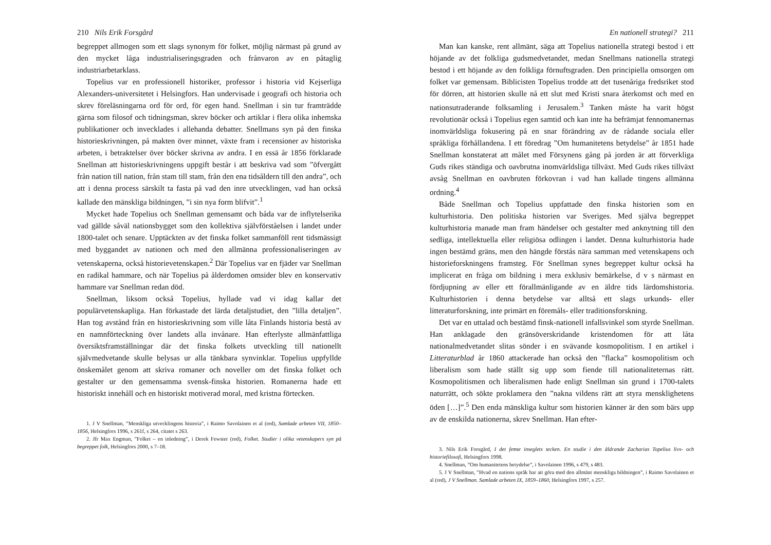210 Nils Erik Forsgård
begreppet allmogen som ett slags synonym för folket, möjlig närmast på grund av den mycket låga industrialiseringsgraden och frånvaron av en påtaglig industriarbetarklass.
Topelius var en professionell historiker, professor i historia vid Kejserliga Alexanders-universitetet i Helsingfors. Han undervisade i geografi och historia och skrev föreläsningarna ord för ord, för egen hand. Snellman i sin tur framträdde gärna som filosof och tidningsman, skrev böcker och artiklar i flera olika inhemska publikationer och invecklades i allehanda debatter. Snellmans syn på den finska historieskrivningen, på makten över minnet, växte fram i recensioner av historiska arbeten, i betraktelser över böcker skrivna av andra. I en essä år 1856 förklarade Snellman att historieskrivningens uppgift består i att beskriva vad som ”öfvergått från nation till nation, från stam till stam, från den ena tidsåldern till den andra”, och att i denna process särskilt ta fasta på vad den inre utvecklingen, vad han också kallade den mänskliga bildningen, ”i sin nya form blifvit”.<sup>1</sup>
Mycket hade Topelius och Snellman gemensamt och båda var de inflytelserika vad gällde såväl nationsbygget som den kollektiva självförståelsen i landet under 1800-talet och senare. Upptäckten av det finska folket sammanföll rent tidsmässigt med byggandet av nationen och med den allmänna professionaliseringen av vetenskaperna, också historievetenskapen.<sup>2</sup> Där Topelius var en fjäder var Snellman en radikal hammare, och när Topelius på ålderdomen omsider blev en konservativ hammare var Snellman redan död.
Snellman, liksom också Topelius, hyllade vad vi idag kallar det populärvetenskapliga. Han förkastade det lärda detaljstudiet, den ”lilla detaljen”. Han tog avstånd från en historieskrivning som ville låta Finlands historia bestå av en namnförteckning över landets alla invånare. Han efterlyste allmänfattliga översiktsframställningar där det finska folkets utveckling till nationellt självmedvetande skulle belysas ur alla tänkbara synvinklar. Topelius uppfyllde önskemålet genom att skriva romaner och noveller om det finska folket och gestalter ur den gemensamma svensk-finska historien. Romanerna hade ett historiskt innehåll och en historiskt motiverad moral, med kristna förtecken.
1. J V Snellman, ”Menskliga utvecklingens historia”, i Raimo Savolainen et al (red), Samlade arbeten VII, 1850–1856, Helsingfors 1996, s 261f, s 264, citatet s 263.
2. Jfr Max Engman, ”Folket – en inledning”, i Derek Fewster (red), Folket. Studier i olika vetenskapers syn på begreppet folk, Helsingfors 2000, s 7–18.
En nationell strategi? 211
Man kan kanske, rent allmänt, säga att Topelius nationella strategi bestod i ett höjande av det folkliga gudsmedvetandet, medan Snellmans nationella strategi bestod i ett höjande av den folkliga förnuftsgraden. Den principiella omsorgen om folket var gemensam. Biblicisten Topelius trodde att det tusenåriga fredsriket stod för dörren, att historien skulle nå ett slut med Kristi snara återkomst och med en nationsutraderande folksamling i Jerusalem.<sup>3</sup> Tanken måste ha varit högst revolutionär också i Topelius egen samtid och kan inte ha befrämjat fennomanernas inomvärldsliga fokusering på en snar förändring av de rådande sociala eller språkliga förhållandena. I ett föredrag ”Om humanitetens betydelse” år 1851 hade Snellman konstaterat att målet med Försynens gång på jorden är att förverkliga Guds rikes ständiga och oavbrutna inomvärldsliga tillväxt. Med Guds rikes tillväxt avsåg Snellman en oavbruten förkovran i vad han kallade tingens allmänna ordning.<sup>4</sup>
Både Snellman och Topelius uppfattade den finska historien som en kulturhistoria. Den politiska historien var Sveriges. Med själva begreppet kulturhistoria manade man fram händelser och gestalter med anknytning till den sedliga, intellektuella eller religiösa odlingen i landet. Denna kulturhistoria hade ingen bestämd gräns, men den hängde förstås nära samman med vetenskapens och historieforskningens framsteg. För Snellman synes begreppet kultur också ha implicerat en fråga om bildning i mera exklusiv bemärkelse, d v s närmast en fördjupning av eller ett förallmänligande av en äldre tids lärdomshistoria. Kulturhistorien i denna betydelse var alltså ett slags urkunds- eller litteraturforskning, inte primärt en föremåls- eller traditionsforskning.
Det var en uttalad och bestämd finsk-nationell infallsvinkel som styrde Snellman. Han anklagade den gränsöverskridande kristendomen för att låta nationalmedvetandet slitas sönder i en svävande kosmopolitism. I en artikel i Litteraturblad år 1860 attackerade han också den ”flacka” kosmopolitism och liberalism som hade ställt sig upp som fiende till nationaliteternas rätt. Kosmopolitismen och liberalismen hade enligt Snellman sin grund i 1700-talets naturrätt, och sökte proklamera den ”nakna vildens rätt att styra mensklighetens öden […]”.<sup>5</sup> Den enda mänskliga kultur som historien känner är den som bärs upp av de enskilda nationerna, skrev Snellman. Han efter-
3. Nils Erik Forsgård, I det femte inseglets tecken. En studie i den åldrande Zacharias Topelius livs- och historiefilosofi, Helsingfors 1998.
4. Snellman, ”Om humanitetens betydelse”, i Savolainen 1996, s 479, s 483.
5. J V Snellman, ”Hvad en nations språk har att göra med den allmänt menskliga bildningen”, i Raimo Savolainen et al (red), J V Snellman. Samlade arbeten IX, 1859–1860, Helsingfors 1997, s 257.